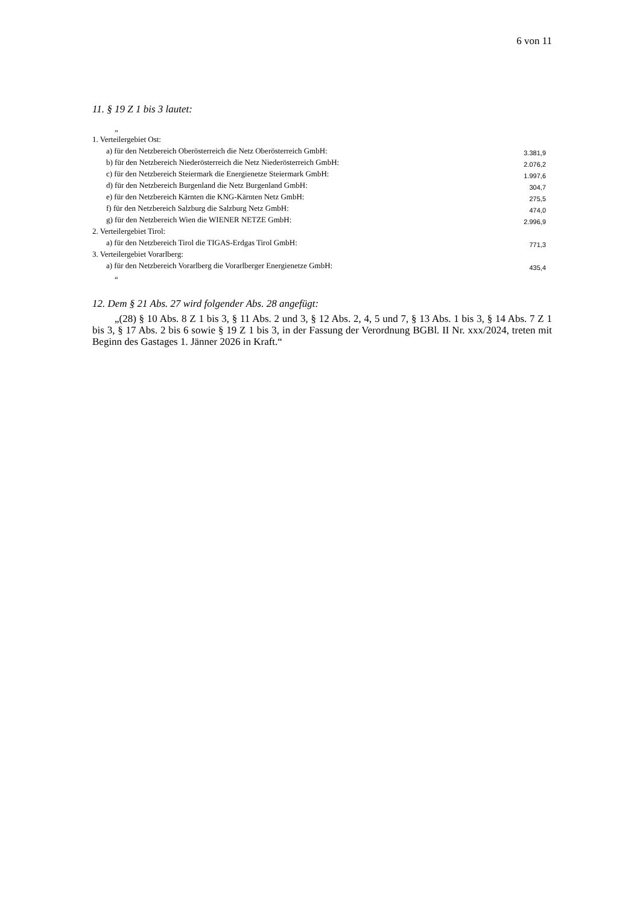6 von 11
11. § 19 Z 1 bis 3 lautet:
„
| 1. Verteilergebiet Ost: | |
| a) für den Netzbereich Oberösterreich die Netz Oberösterreich GmbH: | 3.381,9 |
| b) für den Netzbereich Niederösterreich die Netz Niederösterreich GmbH: | 2.076,2 |
| c) für den Netzbereich Steiermark die Energienetze Steiermark GmbH: | 1.997,6 |
| d) für den Netzbereich Burgenland die Netz Burgenland GmbH: | 304,7 |
| e) für den Netzbereich Kärnten die KNG-Kärnten Netz GmbH: | 275,5 |
| f) für den Netzbereich Salzburg die Salzburg Netz GmbH: | 474,0 |
| g) für den Netzbereich Wien die WIENER NETZE GmbH: | 2.996,9 |
| 2. Verteilergebiet Tirol: | |
| a) für den Netzbereich Tirol die TIGAS-Erdgas Tirol GmbH: | 771,3 |
| 3. Verteilergebiet Vorarlberg: | |
| a) für den Netzbereich Vorarlberg die Vorarlberger Energienetze GmbH: | 435,4 |
“
12. Dem § 21 Abs. 27 wird folgender Abs. 28 angefügt:
„(28) § 10 Abs. 8 Z 1 bis 3, § 11 Abs. 2 und 3, § 12 Abs. 2, 4, 5 und 7, § 13 Abs. 1 bis 3, § 14 Abs. 7 Z 1 bis 3, § 17 Abs. 2 bis 6 sowie § 19 Z 1 bis 3, in der Fassung der Verordnung BGBl. II Nr. xxx/2024, treten mit Beginn des Gastages 1. Jänner 2026 in Kraft.“